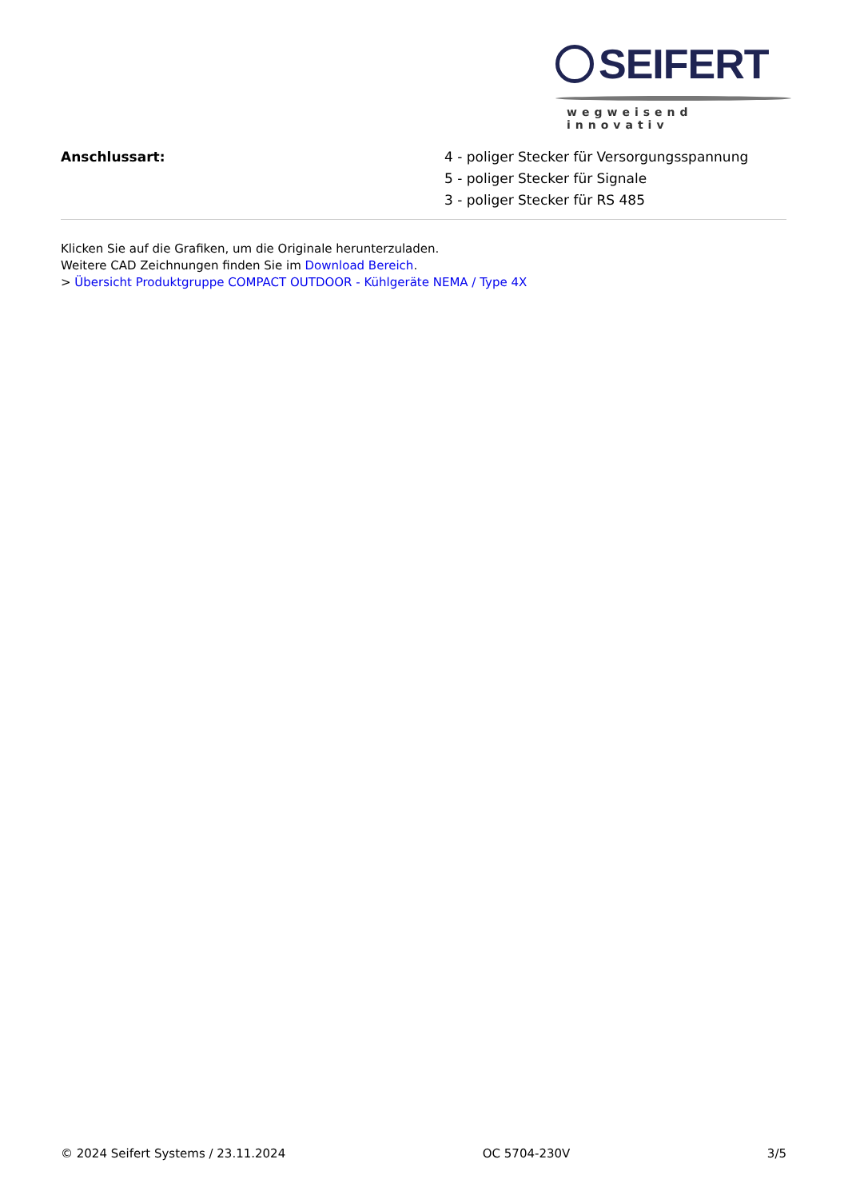SEIFERT
wegweisend innovativ
| Anschlussart: | 4 - poliger Stecker für Versorgungsspannung 5 - poliger Stecker für Signale 3 - poliger Stecker für RS 485 |
Klicken Sie auf die Grafiken, um die Originale herunterzuladen.
Weitere CAD Zeichnungen finden Sie im Download Bereich.
> Übersicht Produktgruppe COMPACT OUTDOOR - Kühlgeräte NEMA / Type 4X
© 2024 Seifert Systems / 23.11.2024 OC 5704-230V 3/5